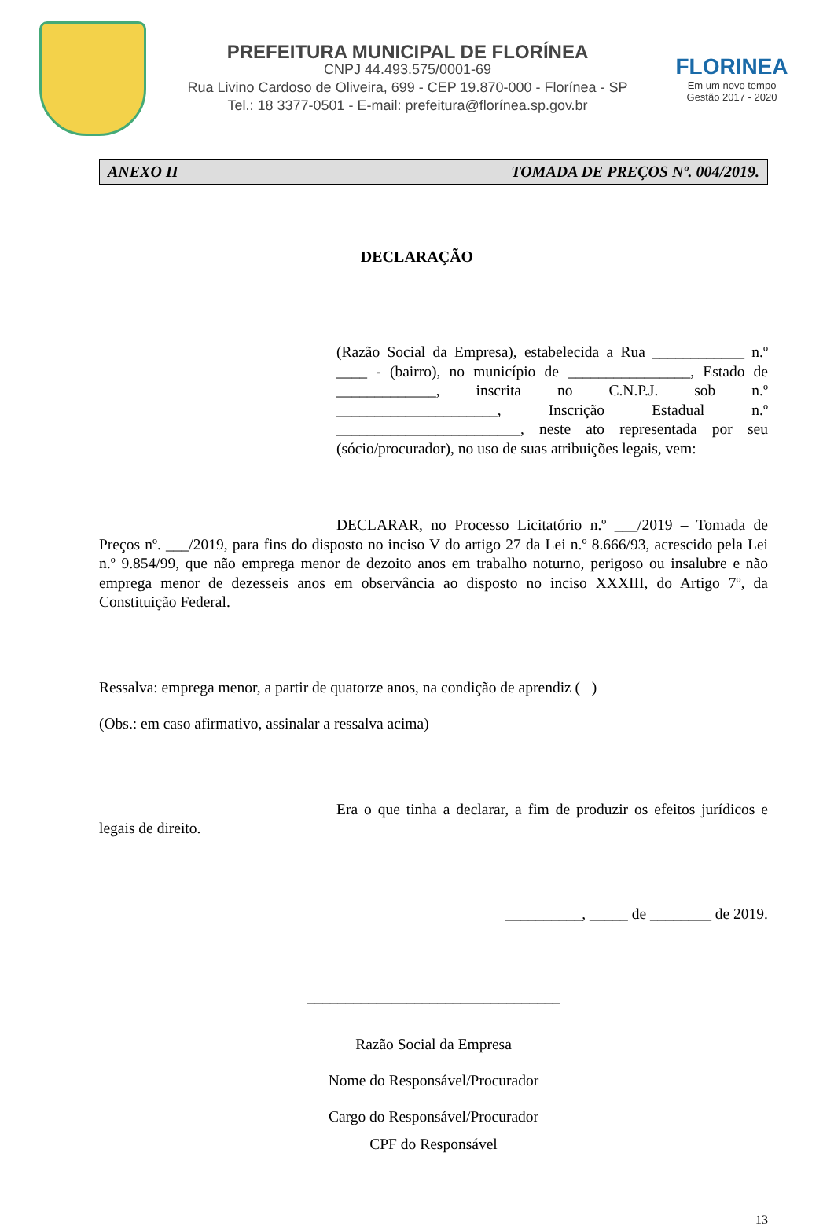PREFEITURA MUNICIPAL DE FLORÍNEA
CNPJ 44.493.575/0001-69
Rua Livino Cardoso de Oliveira, 699 - CEP 19.870-000 - Florínea - SP
Tel.: 18 3377-0501 - E-mail: prefeitura@florínea.sp.gov.br
FLORINEA
Em um novo tempo
Gestão 2017 - 2020
ANEXO II TOMADA DE PREÇOS Nº. 004/2019.
DECLARAÇÃO
(Razão Social da Empresa), estabelecida a Rua ____________ n.º ____ - (bairro), no município de ________________, Estado de _____________, inscrita no C.N.P.J. sob n.º _____________________, Inscrição Estadual n.º ________________________, neste ato representada por seu (sócio/procurador), no uso de suas atribuições legais, vem:
DECLARAR, no Processo Licitatório n.º ___/2019 – Tomada de Preços nº. ___/2019, para fins do disposto no inciso V do artigo 27 da Lei n.º 8.666/93, acrescido pela Lei n.º 9.854/99, que não emprega menor de dezoito anos em trabalho noturno, perigoso ou insalubre e não emprega menor de dezesseis anos em observância ao disposto no inciso XXXIII, do Artigo 7º, da Constituição Federal.
Ressalva: emprega menor, a partir de quatorze anos, na condição de aprendiz ( )
(Obs.: em caso afirmativo, assinalar a ressalva acima)
Era o que tinha a declarar, a fim de produzir os efeitos jurídicos e legais de direito.
__________, _____ de ________ de 2019.
_________________________________
Razão Social da Empresa
Nome do Responsável/Procurador
Cargo do Responsável/Procurador
CPF do Responsável
13